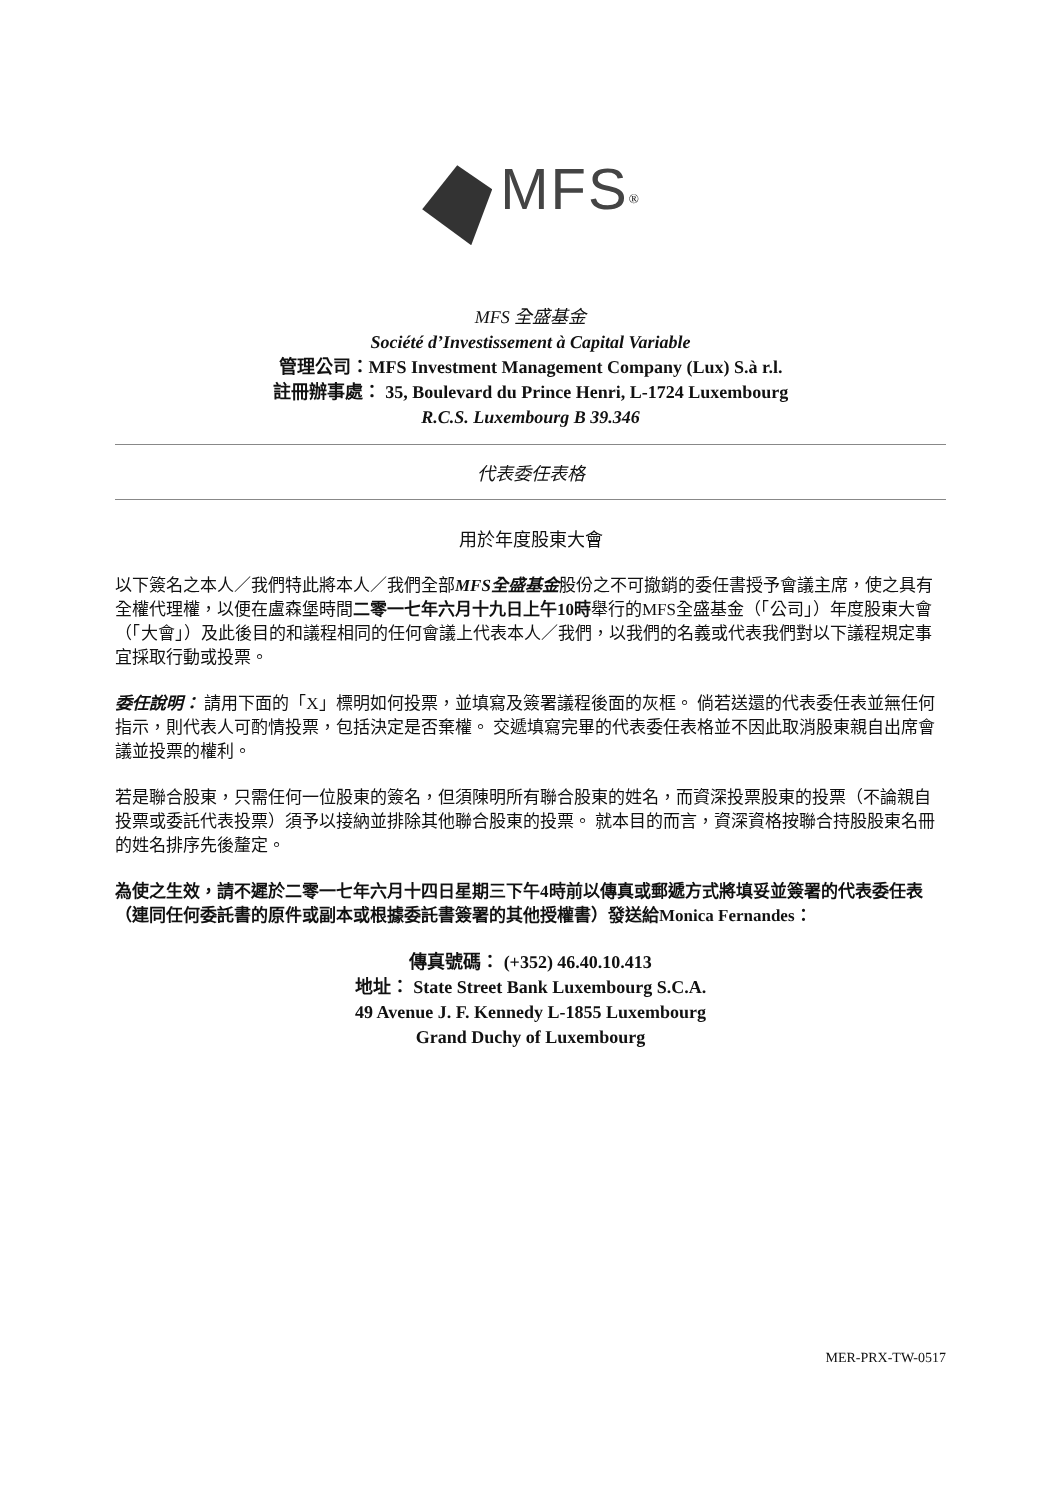MFS<sup>®</sup>
MFS 全盛基金
Société d’Investissement à Capital Variable
管理公司：MFS Investment Management Company (Lux) S.à r.l.
註冊辦事處： 35, Boulevard du Prince Henri, L-1724 Luxembourg
R.C.S. Luxembourg B 39.346
代表委任表格
用於年度股東大會
以下簽名之本人／我們特此將本人／我們全部MFS全盛基金股份之不可撤銷的委任書授予會議主席，使之具有全權代理權，以便在盧森堡時間二零一七年六月十九日上午10時舉行的MFS全盛基金（「公司」）年度股東大會（「大會」）及此後目的和議程相同的任何會議上代表本人／我們，以我們的名義或代表我們對以下議程規定事宜採取行動或投票。
委任說明： 請用下面的「X」標明如何投票，並填寫及簽署議程後面的灰框。 倘若送還的代表委任表並無任何指示，則代表人可酌情投票，包括決定是否棄權。 交遞填寫完畢的代表委任表格並不因此取消股東親自出席會議並投票的權利。
若是聯合股東，只需任何一位股東的簽名，但須陳明所有聯合股東的姓名，而資深投票股東的投票（不論親自投票或委託代表投票）須予以接納並排除其他聯合股東的投票。 就本目的而言，資深資格按聯合持股股東名冊的姓名排序先後釐定。
為使之生效，請不遲於二零一七年六月十四日星期三下午4時前以傳真或郵遞方式將填妥並簽署的代表委任表（連同任何委託書的原件或副本或根據委託書簽署的其他授權書）發送給Monica Fernandes：
傳真號碼： (+352) 46.40.10.413
地址： State Street Bank Luxembourg S.C.A.
49 Avenue J. F. Kennedy L-1855 Luxembourg
Grand Duchy of Luxembourg
MER-PRX-TW-0517